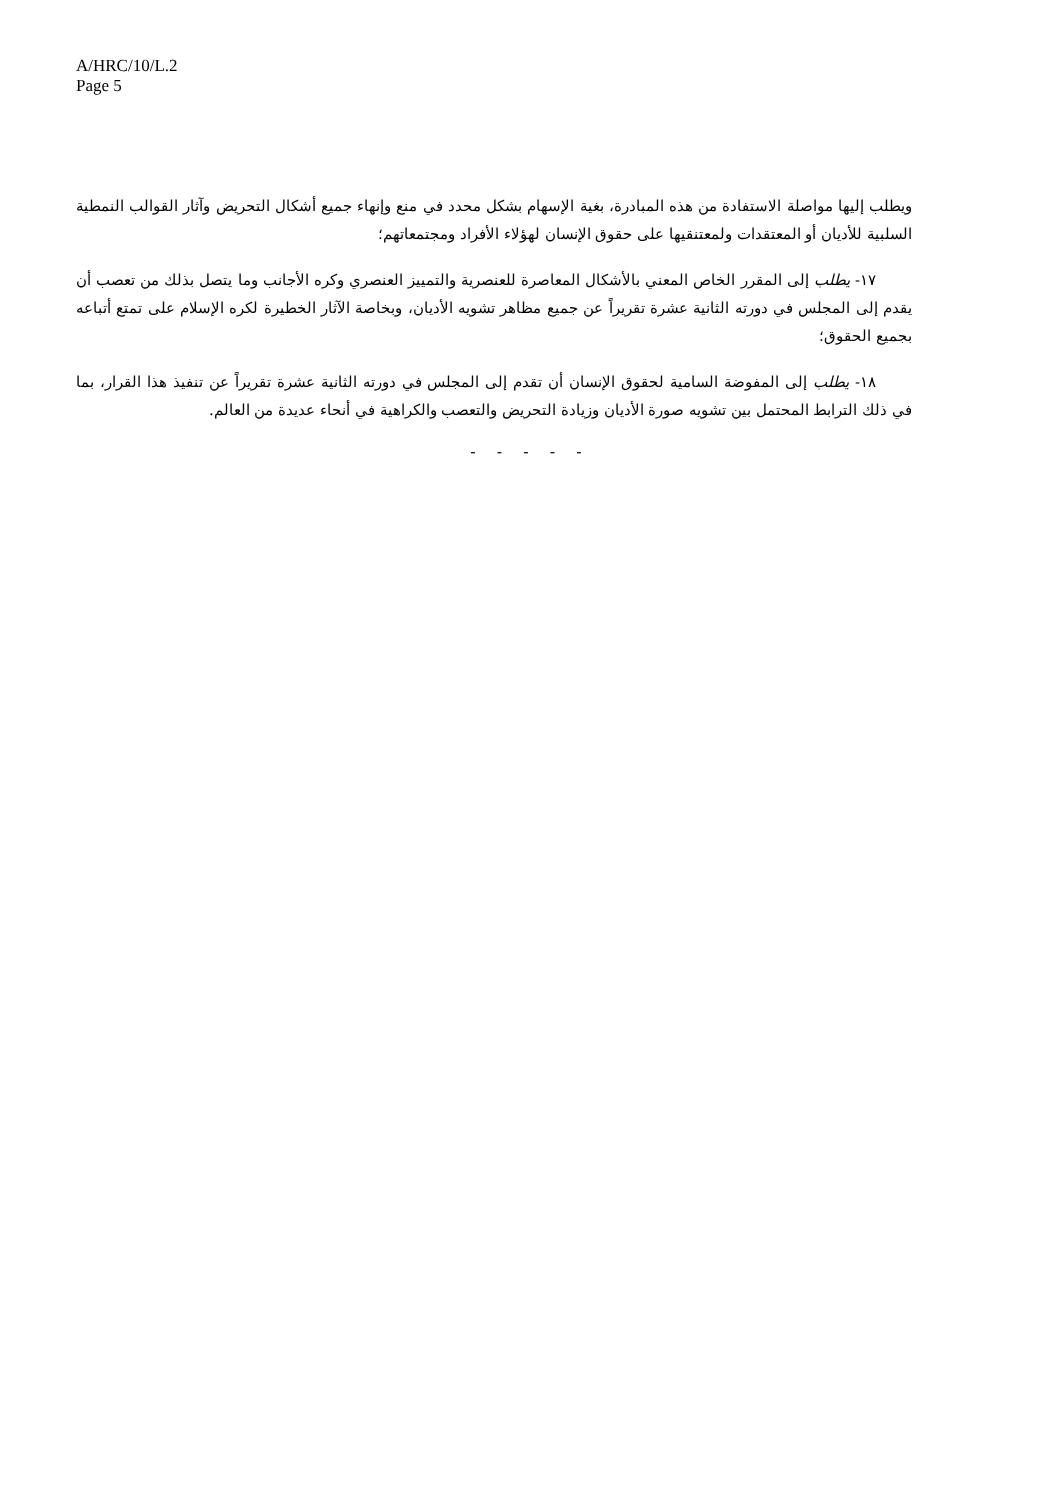A/HRC/10/L.2
Page 5
ويطلب إليها مواصلة الاستفادة من هذه المبادرة، بغية الإسهام بشكل محدد في منع وإنهاء جميع أشكال التحريض وآثار القوالب النمطية السلبية للأديان أو المعتقدات ولمعتنقيها على حقوق الإنسان لهؤلاء الأفراد ومجتمعاتهم؛
١٧- يطلب إلى المقرر الخاص المعني بالأشكال المعاصرة للعنصرية والتمييز العنصري وكره الأجانب وما يتصل بذلك من تعصب أن يقدم إلى المجلس في دورته الثانية عشرة تقريراً عن جميع مظاهر تشويه الأديان، وبخاصة الآثار الخطيرة لكره الإسلام على تمتع أتباعه بجميع الحقوق؛
١٨- يطلب إلى المفوضة السامية لحقوق الإنسان أن تقدم إلى المجلس في دورته الثانية عشرة تقريراً عن تنفيذ هذا القرار، بما في ذلك الترابط المحتمل بين تشويه صورة الأديان وزيادة التحريض والتعصب والكراهية في أنحاء عديدة من العالم.
- - - - -